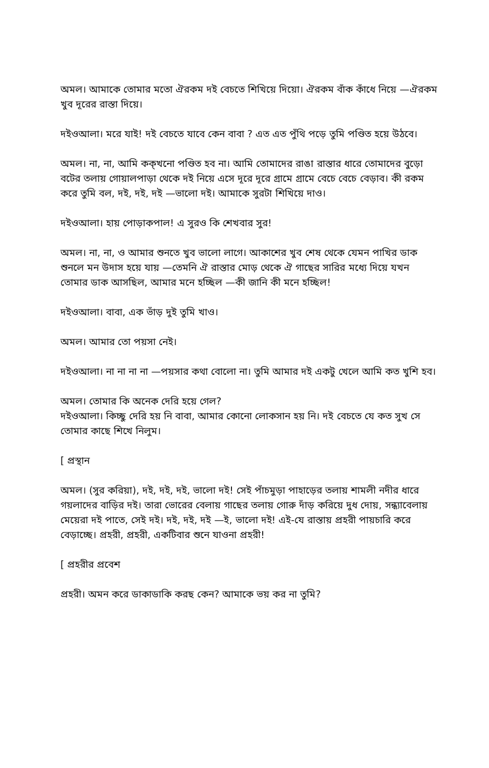অমল। আমাকে তোমার মতো ঐরকম দই বেচতে শিখিয়ে দিয়ো। ঐরকম বাঁক কাঁধে নিয়ে —ঐরকম খুব দূরের রাস্তা দিয়ে।
দইওআলা। মরে যাই! দই বেচতে যাবে কেন বাবা ? এত এত পুঁথি পড়ে তুমি পণ্ডিত হয়ে উঠবে।
অমল। না, না, আমি কক্‌খনো পণ্ডিত হব না। আমি তোমাদের রাঙা রাস্তার ধারে তোমাদের বুড়ো বটের তলায় গোয়ালপাড়া থেকে দই নিয়ে এসে দূরে দূরে গ্রামে গ্রামে বেচে বেচে বেড়াব। কী রকম করে তুমি বল, দই, দই, দই —ভালো দই। আমাকে সুরটা শিখিয়ে দাও।
দইওআলা। হায় পোড়াকপাল! এ সুরও কি শেখবার সুর!
অমল। না, না, ও আমার শুনতে খুব ভালো লাগে। আকাশের খুব শেষ থেকে যেমন পাখির ডাক শুনলে মন উদাস হয়ে যায় —তেমনি ঐ রাস্তার মোড় থেকে ঐ গাছের সারির মধ্যে দিয়ে যখন তোমার ডাক আসছিল, আমার মনে হচ্ছিল —কী জানি কী মনে হচ্ছিল!
দইওআলা। বাবা, এক ভাঁড় দুই তুমি খাও।
অমল। আমার তো পয়সা নেই।
দইওআলা। না না না না —পয়সার কথা বোলো না। তুমি আমার দই একটু খেলে আমি কত খুশি হব।
অমল। তোমার কি অনেক দেরি হয়ে গেল?
দইওআলা। কিচ্ছু দেরি হয় নি বাবা, আমার কোনো লোকসান হয় নি। দই বেচতে যে কত সুখ সে তোমার কাছে শিখে নিলুম।
[ প্রস্থান
অমল। (সুর করিয়া), দই, দই, দই, ভালো দই! সেই পাঁচমুড়া পাহাড়ের তলায় শামলী নদীর ধারে গয়লাদের বাড়ির দই। তারা ভোরের বেলায় গাছের তলায় গোরু দাঁড় করিয়ে দুধ দোয়, সন্ধ্যাবেলায় মেয়েরা দই পাতে, সেই দই। দই, দই, দই —ই, ভালো দই! এই-যে রাস্তায় প্রহরী পায়চারি করে বেড়াচ্ছে। প্রহরী, প্রহরী, একটিবার শুনে যাওনা প্রহরী!
[ প্রহরীর প্রবেশ
প্রহরী। অমন করে ডাকাডাকি করছ কেন? আমাকে ভয় কর না তুমি?